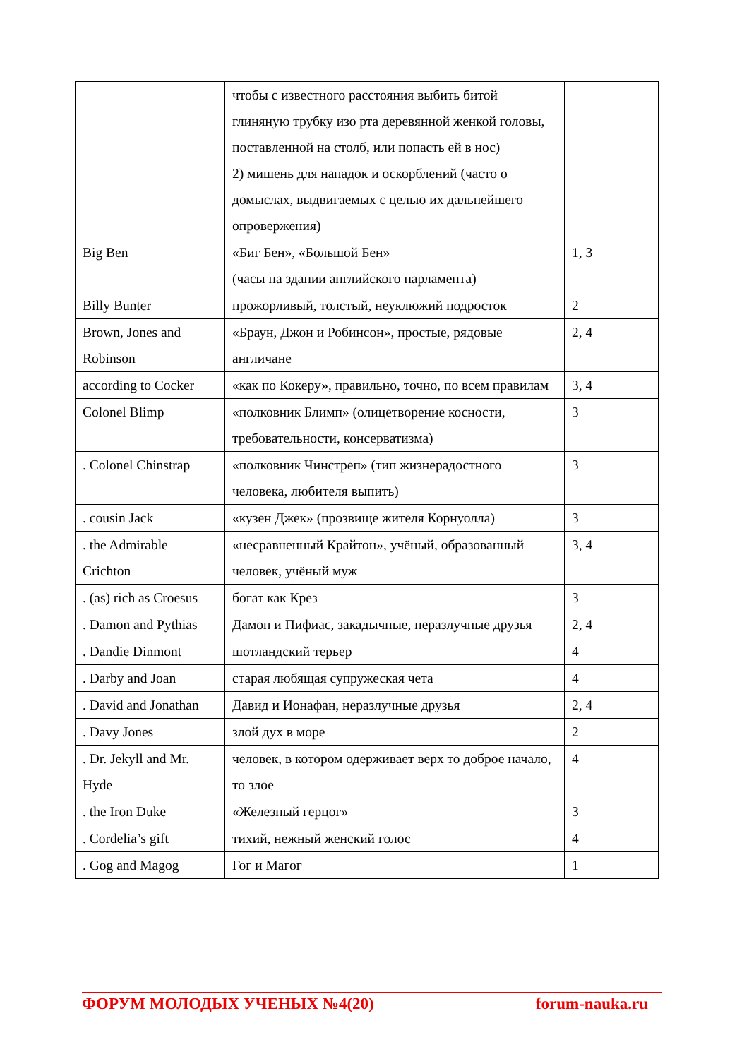| | чтобы с известного расстояния выбить битой глиняную трубку изо рта деревянной женкой головы, поставленной на столб, или попасть ей в нос) 2) мишень для нападок и оскорблений (часто о домыслах, выдвигаемых с целью их дальнейшего опровержения) | |
| Big Ben | «Биг Бен», «Большой Бен» (часы на здании английского парламента) | 1, 3 |
| Billy Bunter | прожорливый, толстый, неуклюжий подросток | 2 |
| Brown, Jones and Robinson | «Браун, Джон и Робинсон», простые, рядовые англичане | 2, 4 |
| according to Cocker | «как по Кокеру», правильно, точно, по всем правилам | 3, 4 |
| Colonel Blimp | «полковник Блимп» (олицетворение косности, требовательности, консерватизма) | 3 |
| . Colonel Chinstrap | «полковник Чинстреп» (тип жизнерадостного человека, любителя выпить) | 3 |
| . cousin Jack | «кузен Джек» (прозвище жителя Корнуолла) | 3 |
| . the Admirable Crichton | «несравненный Крайтон», учёный, образованный человек, учёный муж | 3, 4 |
| . (as) rich as Croesus | богат как Крез | 3 |
| . Damon and Pythias | Дамон и Пифиас, закадычные, неразлучные друзья | 2, 4 |
| . Dandie Dinmont | шотландский терьер | 4 |
| . Darby and Joan | старая любящая супружеская чета | 4 |
| . David and Jonathan | Давид и Ионафан, неразлучные друзья | 2, 4 |
| . Davy Jones | злой дух в море | 2 |
| . Dr. Jekyll and Mr. Hyde | человек, в котором одерживает верх то доброе начало, то злое | 4 |
| . the Iron Duke | «Железный герцог» | 3 |
| . Cordelia’s gift | тихий, нежный женский голос | 4 |
| . Gog and Magog | Гог и Магог | 1 |
ФОРУМ МОЛОДЫХ УЧЕНЫХ №4(20) forum-nauka.ru